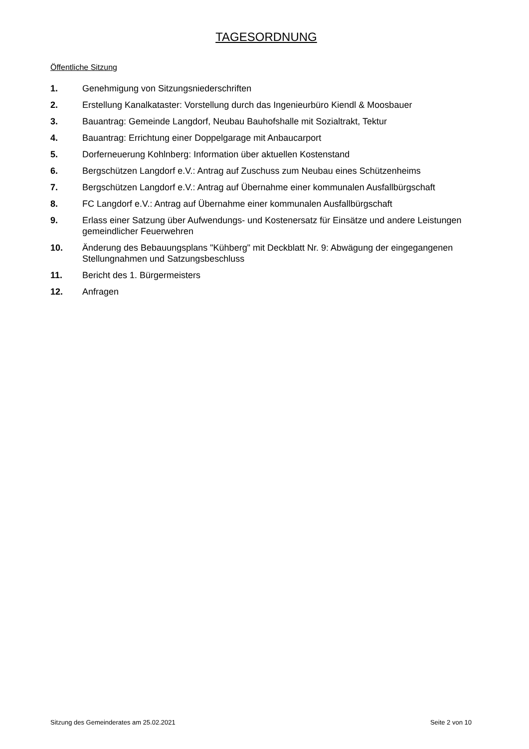TAGESORDNUNG
Öffentliche Sitzung
1. Genehmigung von Sitzungsniederschriften
2. Erstellung Kanalkataster: Vorstellung durch das Ingenieurbüro Kiendl & Moosbauer
3. Bauantrag: Gemeinde Langdorf, Neubau Bauhofshalle mit Sozialtrakt, Tektur
4. Bauantrag: Errichtung einer Doppelgarage mit Anbaucarport
5. Dorferneuerung Kohlnberg: Information über aktuellen Kostenstand
6. Bergschützen Langdorf e.V.: Antrag auf Zuschuss zum Neubau eines Schützenheims
7. Bergschützen Langdorf e.V.: Antrag auf Übernahme einer kommunalen Ausfallbürgschaft
8. FC Langdorf e.V.: Antrag auf Übernahme einer kommunalen Ausfallbürgschaft
9. Erlass einer Satzung über Aufwendungs- und Kostenersatz für Einsätze und andere Leistungen gemeindlicher Feuerwehren
10. Änderung des Bebauungsplans "Kühberg" mit Deckblatt Nr. 9: Abwägung der eingegangenen Stellungnahmen und Satzungsbeschluss
11. Bericht des 1. Bürgermeisters
12. Anfragen
Sitzung des Gemeinderates am 25.02.2021 Seite 2 von 10